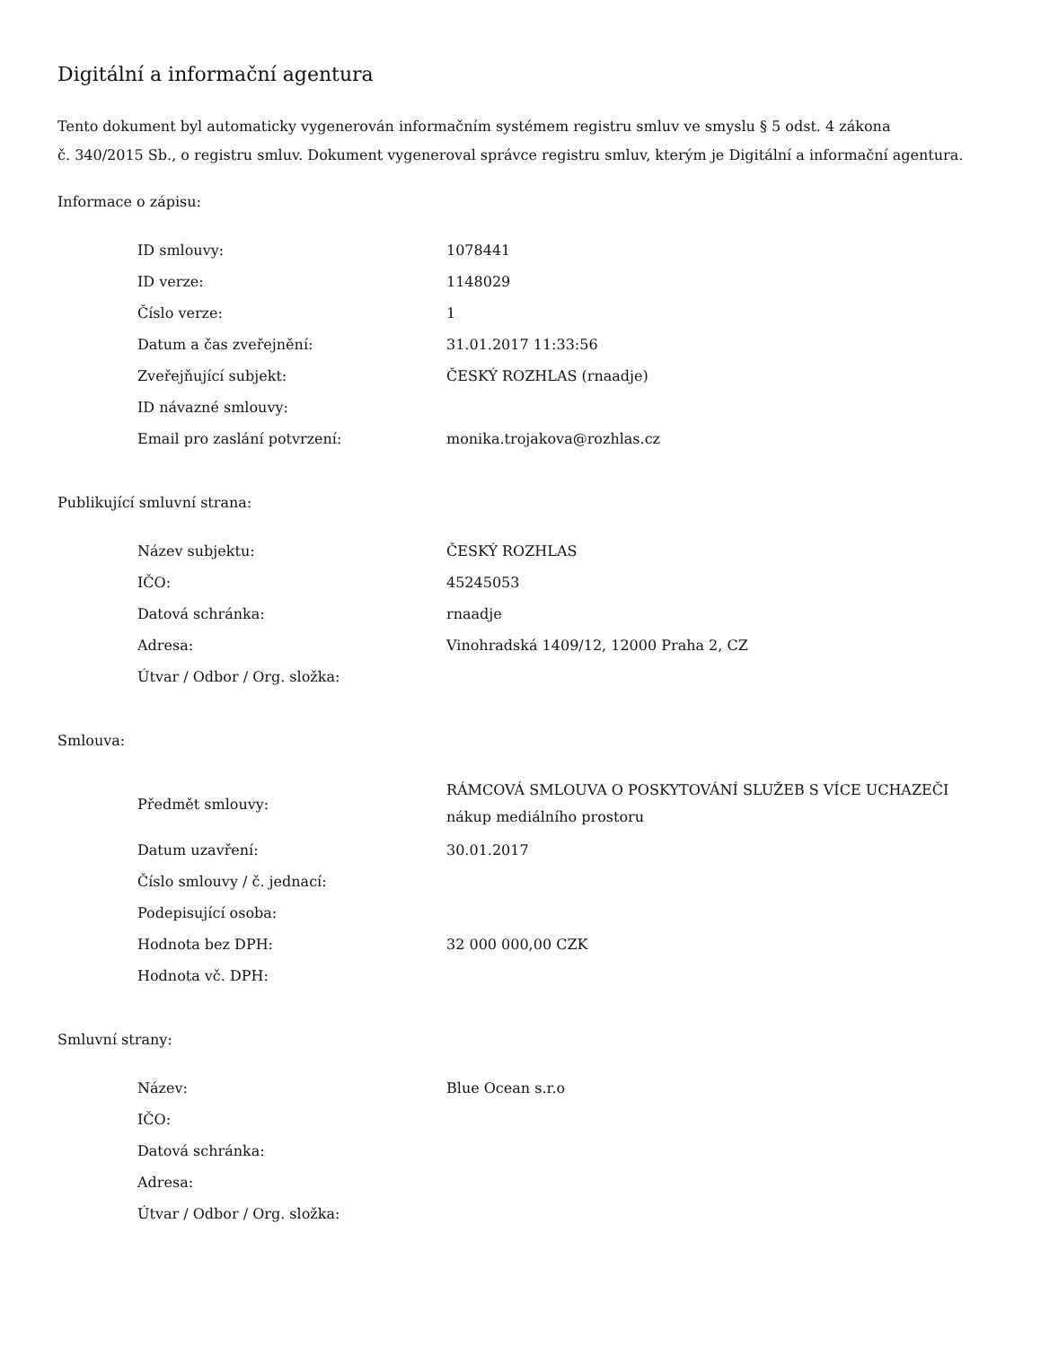Digitální a informační agentura
Tento dokument byl automaticky vygenerován informačním systémem registru smluv ve smyslu § 5 odst. 4 zákona
č. 340/2015 Sb., o registru smluv. Dokument vygeneroval správce registru smluv, kterým je Digitální a informační agentura.
Informace o zápisu:
| ID smlouvy: | 1078441 |
| ID verze: | 1148029 |
| Číslo verze: | 1 |
| Datum a čas zveřejnění: | 31.01.2017 11:33:56 |
| Zveřejňující subjekt: | ČESKÝ ROZHLAS (rnaadje) |
| ID návazné smlouvy: | |
| Email pro zaslání potvrzení: | monika.trojakova@rozhlas.cz |
Publikující smluvní strana:
| Název subjektu: | ČESKÝ ROZHLAS |
| IČO: | 45245053 |
| Datová schránka: | rnaadje |
| Adresa: | Vinohradská 1409/12, 12000 Praha 2, CZ |
| Útvar / Odbor / Org. složka: | |
Smlouva:
| Předmět smlouvy: | RÁMCOVÁ SMLOUVA O POSKYTOVÁNÍ SLUŽEB S VÍCE UCHAZEČI nákup mediálního prostoru |
| Datum uzavření: | 30.01.2017 |
| Číslo smlouvy / č. jednací: | |
| Podepisující osoba: | |
| Hodnota bez DPH: | 32 000 000,00 CZK |
| Hodnota vč. DPH: | |
Smluvní strany:
| Název: | Blue Ocean s.r.o |
| IČO: | |
| Datová schránka: | |
| Adresa: | |
| Útvar / Odbor / Org. složka: | |